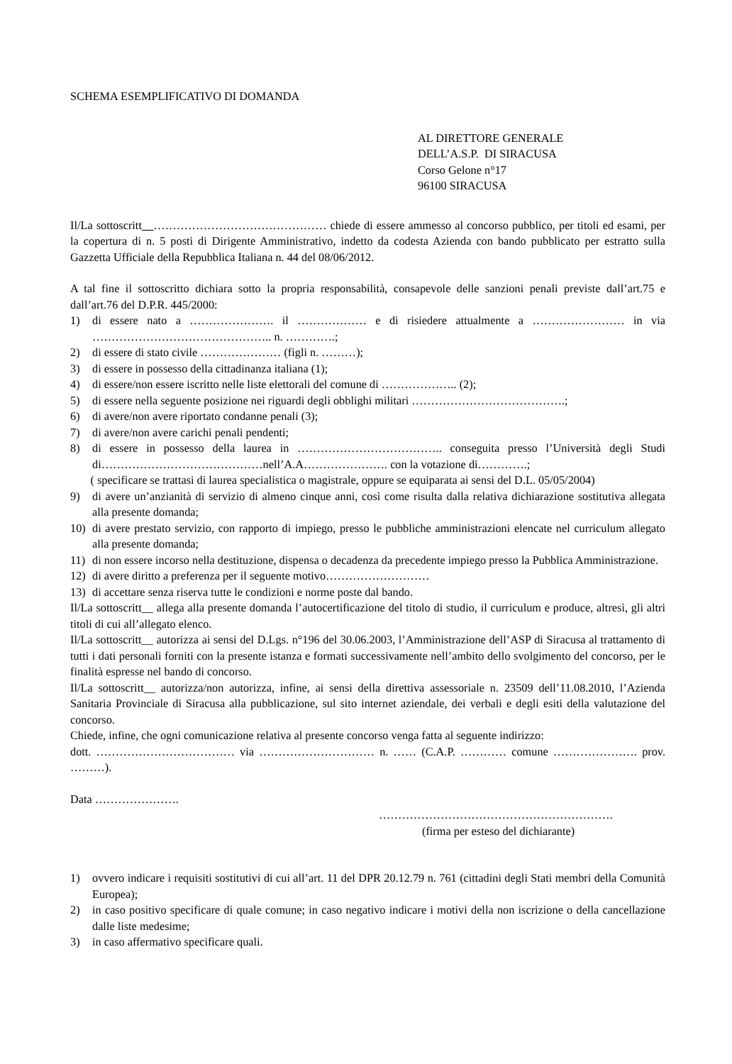SCHEMA ESEMPLIFICATIVO DI DOMANDA
AL DIRETTORE GENERALE
DELL’A.S.P. DI SIRACUSA
Corso Gelone n°17
96100 SIRACUSA
Il/La sottoscritt__……………………………………… chiede di essere ammesso al concorso pubblico, per titoli ed esami, per la copertura di n. 5 posti di Dirigente Amministrativo, indetto da codesta Azienda con bando pubblicato per estratto sulla Gazzetta Ufficiale della Repubblica Italiana n. 44 del 08/06/2012.
A tal fine il sottoscritto dichiara sotto la propria responsabilità, consapevole delle sanzioni penali previste dall’art.75 e dall’art.76 del D.P.R. 445/2000:
1) di essere nato a …………………. il ……………… e di risiedere attualmente a …………………… in via ……………………………………….. n. ………….;
2) di essere di stato civile ………………… (figli n. ………);
3) di essere in possesso della cittadinanza italiana (1);
4) di essere/non essere iscritto nelle liste elettorali del comune di ……………….. (2);
5) di essere nella seguente posizione nei riguardi degli obblighi militari ………………………………….;
6) di avere/non avere riportato condanne penali (3);
7) di avere/non avere carichi penali pendenti;
8) di essere in possesso della laurea in ……………………………….. conseguita presso l’Università degli Studi di……………………………………nell’A.A…………………. con la votazione di………….;
( specificare se trattasi di laurea specialistica o magistrale, oppure se equiparata ai sensi del D.L. 05/05/2004)
9) di avere un’anzianità di servizio di almeno cinque anni, così come risulta dalla relativa dichiarazione sostitutiva allegata alla presente domanda;
10) di avere prestato servizio, con rapporto di impiego, presso le pubbliche amministrazioni elencate nel curriculum allegato alla presente domanda;
11) di non essere incorso nella destituzione, dispensa o decadenza da precedente impiego presso la Pubblica Amministrazione.
12) di avere diritto a preferenza per il seguente motivo………………………
13) di accettare senza riserva tutte le condizioni e norme poste dal bando.
Il/La sottoscritt__ allega alla presente domanda l’autocertificazione del titolo di studio, il curriculum e produce, altresì, gli altri titoli di cui all’allegato elenco.
Il/La sottoscritt__ autorizza ai sensi del D.Lgs. n°196 del 30.06.2003, l’Amministrazione dell’ASP di Siracusa al trattamento di tutti i dati personali forniti con la presente istanza e formati successivamente nell’ambito dello svolgimento del concorso, per le finalità espresse nel bando di concorso.
Il/La sottoscritt__ autorizza/non autorizza, infine, ai sensi della direttiva assessoriale n. 23509 dell’11.08.2010, l’Azienda Sanitaria Provinciale di Siracusa alla pubblicazione, sul sito internet aziendale, dei verbali e degli esiti della valutazione del concorso.
Chiede, infine, che ogni comunicazione relativa al presente concorso venga fatta al seguente indirizzo:
dott. ……………………………… via ………………………… n. …… (C.A.P. ………… comune …………………. prov. ………).
Data ………………….
…………………………………………………….
(firma per esteso del dichiarante)
1) ovvero indicare i requisiti sostitutivi di cui all’art. 11 del DPR 20.12.79 n. 761 (cittadini degli Stati membri della Comunità Europea);
2) in caso positivo specificare di quale comune; in caso negativo indicare i motivi della non iscrizione o della cancellazione dalle liste medesime;
3) in caso affermativo specificare quali.